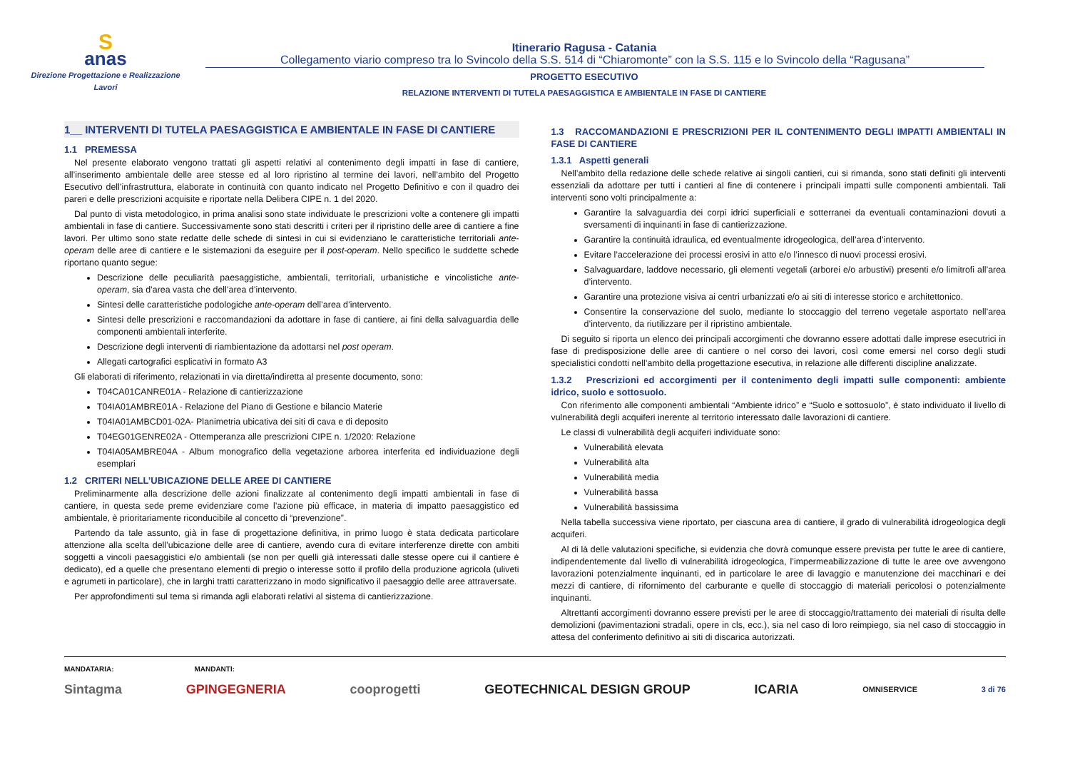S
anas
Direzione Progettazione e Realizzazione
Lavori
Itinerario Ragusa - Catania
Collegamento viario compreso tra lo Svincolo della S.S. 514 di “Chiaromonte” con la S.S. 115 e lo Svincolo della “Ragusana”
PROGETTO ESECUTIVO
RELAZIONE INTERVENTI DI TUTELA PAESAGGISTICA E AMBIENTALE IN FASE DI CANTIERE
1__ INTERVENTI DI TUTELA PAESAGGISTICA E AMBIENTALE IN FASE DI CANTIERE
1.1 PREMESSA
Nel presente elaborato vengono trattati gli aspetti relativi al contenimento degli impatti in fase di cantiere, all’inserimento ambientale delle aree stesse ed al loro ripristino al termine dei lavori, nell’ambito del Progetto Esecutivo dell’infrastruttura, elaborate in continuità con quanto indicato nel Progetto Definitivo e con il quadro dei pareri e delle prescrizioni acquisite e riportate nella Delibera CIPE n. 1 del 2020.
Dal punto di vista metodologico, in prima analisi sono state individuate le prescrizioni volte a contenere gli impatti ambientali in fase di cantiere. Successivamente sono stati descritti i criteri per il ripristino delle aree di cantiere a fine lavori. Per ultimo sono state redatte delle schede di sintesi in cui si evidenziano le caratteristiche territoriali ante-operam delle aree di cantiere e le sistemazioni da eseguire per il post-operam. Nello specifico le suddette schede riportano quanto segue:
Descrizione delle peculiarità paesaggistiche, ambientali, territoriali, urbanistiche e vincolistiche ante-operam, sia d’area vasta che dell’area d’intervento.
Sintesi delle caratteristiche podologiche ante-operam dell’area d’intervento.
Sintesi delle prescrizioni e raccomandazioni da adottare in fase di cantiere, ai fini della salvaguardia delle componenti ambientali interferite.
Descrizione degli interventi di riambientazione da adottarsi nel post operam.
Allegati cartografici esplicativi in formato A3
Gli elaborati di riferimento, relazionati in via diretta/indiretta al presente documento, sono:
T04CA01CANRE01A - Relazione di cantierizzazione
T04IA01AMBRE01A - Relazione del Piano di Gestione e bilancio Materie
T04IA01AMBCD01-02A- Planimetria ubicativa dei siti di cava e di deposito
T04EG01GENRE02A - Ottemperanza alle prescrizioni CIPE n. 1/2020: Relazione
T04IA05AMBRE04A - Album monografico della vegetazione arborea interferita ed individuazione degli esemplari
1.2 CRITERI NELL’UBICAZIONE DELLE AREE DI CANTIERE
Preliminarmente alla descrizione delle azioni finalizzate al contenimento degli impatti ambientali in fase di cantiere, in questa sede preme evidenziare come l’azione più efficace, in materia di impatto paesaggistico ed ambientale, è prioritariamente riconducibile al concetto di “prevenzione”.
Partendo da tale assunto, già in fase di progettazione definitiva, in primo luogo è stata dedicata particolare attenzione alla scelta dell’ubicazione delle aree di cantiere, avendo cura di evitare interferenze dirette con ambiti soggetti a vincoli paesaggistici e/o ambientali (se non per quelli già interessati dalle stesse opere cui il cantiere è dedicato), ed a quelle che presentano elementi di pregio o interesse sotto il profilo della produzione agricola (uliveti e agrumeti in particolare), che in larghi tratti caratterizzano in modo significativo il paesaggio delle aree attraversate.
Per approfondimenti sul tema si rimanda agli elaborati relativi al sistema di cantierizzazione.
1.3 RACCOMANDAZIONI E PRESCRIZIONI PER IL CONTENIMENTO DEGLI IMPATTI AMBIENTALI IN FASE DI CANTIERE
1.3.1 Aspetti generali
Nell’ambito della redazione delle schede relative ai singoli cantieri, cui si rimanda, sono stati definiti gli interventi essenziali da adottare per tutti i cantieri al fine di contenere i principali impatti sulle componenti ambientali. Tali interventi sono volti principalmente a:
Garantire la salvaguardia dei corpi idrici superficiali e sotterranei da eventuali contaminazioni dovuti a sversamenti di inquinanti in fase di cantierizzazione.
Garantire la continuità idraulica, ed eventualmente idrogeologica, dell’area d’intervento.
Evitare l’accelerazione dei processi erosivi in atto e/o l’innesco di nuovi processi erosivi.
Salvaguardare, laddove necessario, gli elementi vegetali (arborei e/o arbustivi) presenti e/o limitrofi all’area d’intervento.
Garantire una protezione visiva ai centri urbanizzati e/o ai siti di interesse storico e architettonico.
Consentire la conservazione del suolo, mediante lo stoccaggio del terreno vegetale asportato nell’area d’intervento, da riutilizzare per il ripristino ambientale.
Di seguito si riporta un elenco dei principali accorgimenti che dovranno essere adottati dalle imprese esecutrici in fase di predisposizione delle aree di cantiere o nel corso dei lavori, così come emersi nel corso degli studi specialistici condotti nell’ambito della progettazione esecutiva, in relazione alle differenti discipline analizzate.
1.3.2 Prescrizioni ed accorgimenti per il contenimento degli impatti sulle componenti: ambiente idrico, suolo e sottosuolo.
Con riferimento alle componenti ambientali “Ambiente idrico” e “Suolo e sottosuolo”, è stato individuato il livello di vulnerabilità degli acquiferi inerente al territorio interessato dalle lavorazioni di cantiere.
Le classi di vulnerabilità degli acquiferi individuate sono:
Vulnerabilità elevata
Vulnerabilità alta
Vulnerabilità media
Vulnerabilità bassa
Vulnerabilità bassissima
Nella tabella successiva viene riportato, per ciascuna area di cantiere, il grado di vulnerabilità idrogeologica degli acquiferi.
Al di là delle valutazioni specifiche, si evidenzia che dovrà comunque essere prevista per tutte le aree di cantiere, indipendentemente dal livello di vulnerabilità idrogeologica, l’impermeabilizzazione di tutte le aree ove avvengono lavorazioni potenzialmente inquinanti, ed in particolare le aree di lavaggio e manutenzione dei macchinari e dei mezzi di cantiere, di rifornimento del carburante e quelle di stoccaggio di materiali pericolosi o potenzialmente inquinanti.
Altrettanti accorgimenti dovranno essere previsti per le aree di stoccaggio/trattamento dei materiali di risulta delle demolizioni (pavimentazioni stradali, opere in cls, ecc.), sia nel caso di loro reimpiego, sia nel caso di stoccaggio in attesa del conferimento definitivo ai siti di discarica autorizzati.
MANDATARIA: MANDANTI:
Sintagma GPINGEGNERIA cooprogetti GEOTECHNICAL DESIGN GROUP ICARIA OMNISERVICE 3 di 76